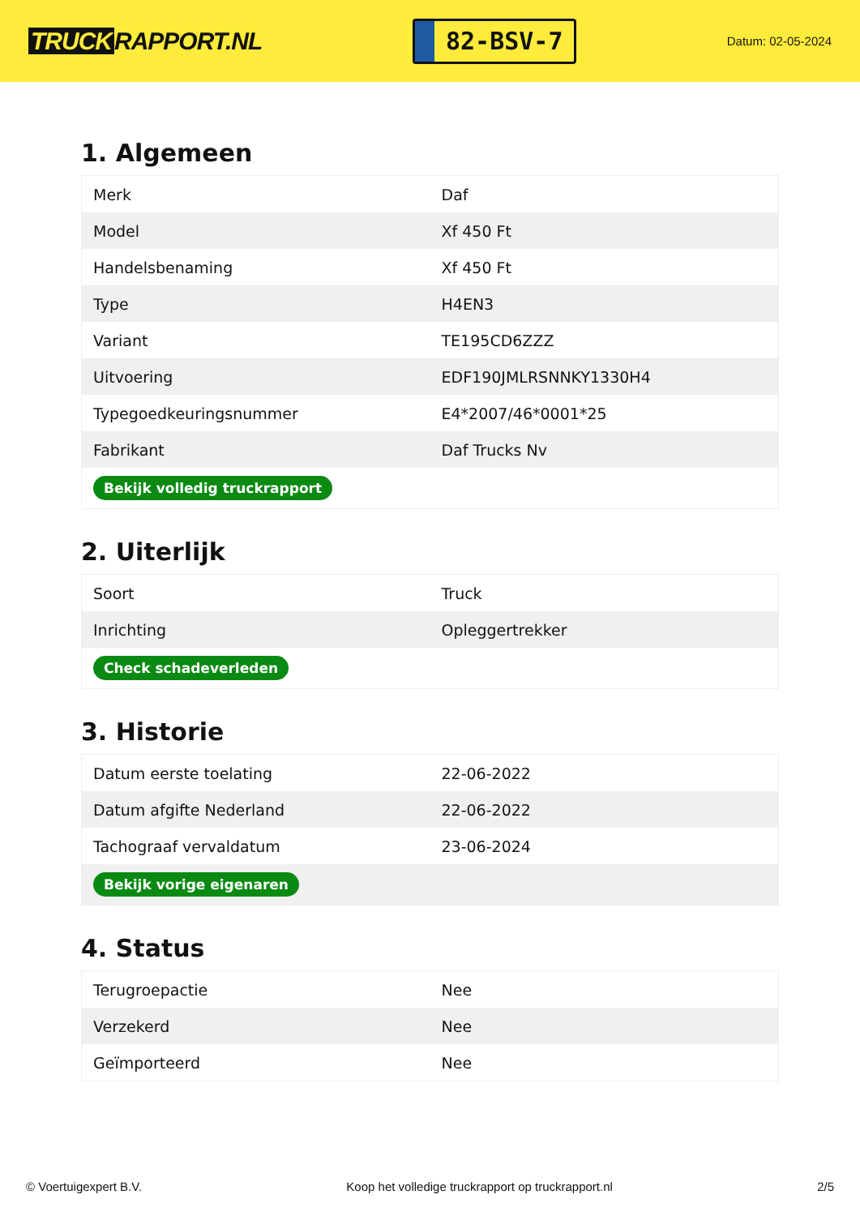TRUCK RAPPORT.NL
82-BSV-7
Datum: 02-05-2024
1. Algemeen
| Merk | Daf |
| Model | Xf 450 Ft |
| Handelsbenaming | Xf 450 Ft |
| Type | H4EN3 |
| Variant | TE195CD6ZZZ |
| Uitvoering | EDF190JMLRSNNKY1330H4 |
| Typegoedkeuringsnummer | E4*2007/46*0001*25 |
| Fabrikant | Daf Trucks Nv |
| Bekijk volledig truckrapport | |
2. Uiterlijk
| Soort | Truck |
| Inrichting | Opleggertrekker |
| Check schadeverleden | |
3. Historie
| Datum eerste toelating | 22-06-2022 |
| Datum afgifte Nederland | 22-06-2022 |
| Tachograaf vervaldatum | 23-06-2024 |
| Bekijk vorige eigenaren | |
4. Status
| Terugroepactie | Nee |
| Verzekerd | Nee |
| Geïmporteerd | Nee |
© Voertuigexpert B.V. Koop het volledige truckrapport op truckrapport.nl 2/5